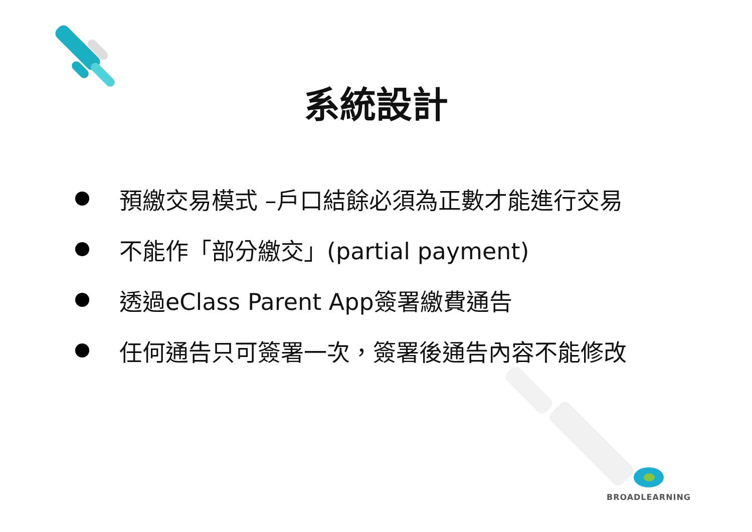系統設計
預繳交易模式 –戶口結餘必須為正數才能進行交易
不能作「部分繳交」(partial payment)
透過eClass Parent App簽署繳費通告
任何通告只可簽署一次，簽署後通告內容不能修改
BROADLEARNING